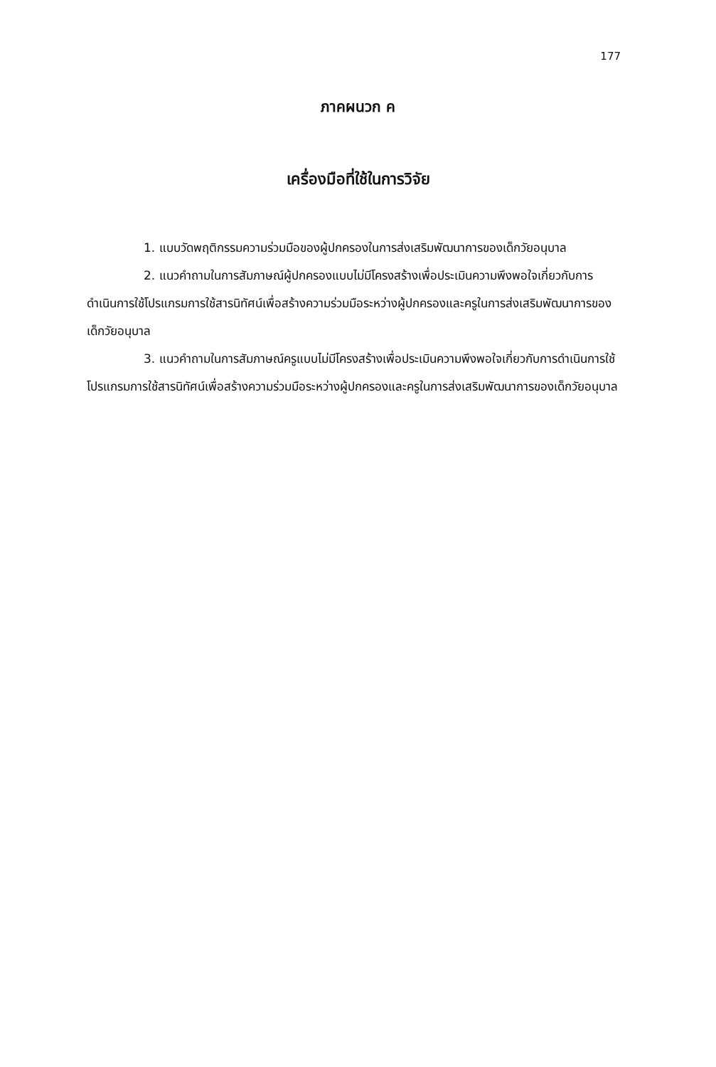177
ภาคผนวก ค
เครื่องมือที่ใช้ในการวิจัย
1. แบบวัดพฤติกรรมความร่วมมือของผู้ปกครองในการส่งเสริมพัฒนาการของเด็กวัยอนุบาล
2. แนวคำถามในการสัมภาษณ์ผู้ปกครองแบบไม่มีโครงสร้างเพื่อประเมินความพึงพอใจเกี่ยวกับการดำเนินการใช้โปรแกรมการใช้สารนิทัศน์เพื่อสร้างความร่วมมือระหว่างผู้ปกครองและครูในการส่งเสริมพัฒนาการของเด็กวัยอนุบาล
3. แนวคำถามในการสัมภาษณ์ครูแบบไม่มีโครงสร้างเพื่อประเมินความพึงพอใจเกี่ยวกับการดำเนินการใช้โปรแกรมการใช้สารนิทัศน์เพื่อสร้างความร่วมมือระหว่างผู้ปกครองและครูในการส่งเสริมพัฒนาการของเด็กวัยอนุบาล